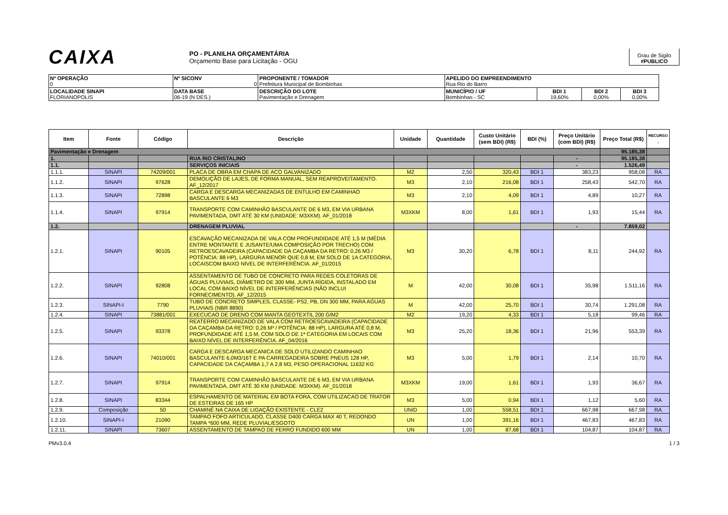CAIXA
PO - PLANILHA ORÇAMENTÁRIA
Orçamento Base para Licitação - OGU
Grau de Sigilo
#PUBLICO
| Nº OPERAÇÃO 0 | Nº SICONV 0 | PROPONENTE / TOMADOR Prefeitura Municipal de Bombinhas | APELIDO DO EMPREENDIMENTO Rua Rio do Barro | | | |
| LOCALIDADE SINAPI FLORIANOPOLIS | DATA BASE 06-19 (N DES.) | DESCRIÇÃO DO LOTE Pavimentação e Drenagem | MUNICÍPIO / UF Bombinhas - SC | BDI 1 19,60% | BDI 2 0,00% | BDI 3 0,00% |
| Item | Fonte | Código | Descrição | Unidade | Quantidade | Custo Unitário (sem BDI) (R$) | BDI (%) | Preço Unitário (com BDI) (R$) | Preço Total (R$) | RECURSO ↓ |
| --- | --- | --- | --- | --- | --- | --- | --- | --- | --- | --- |
| Pavimentação e Drenagem | | | | | | | | | 95.185,38 | |
| 1. | | | RUA RIO CRISTALINO | | | | | - | 95.185,38 | |
| 1.1. | | | SERVIÇOS INICIAIS | | | | | - | 1.526,49 | |
| 1.1.1. | SINAPI | 74209/001 | PLACA DE OBRA EM CHAPA DE ACO GALVANIZADO | M2 | 2,50 | 320,43 | BDI 1 | 383,23 | 958,08 | RA |
| 1.1.2. | SINAPI | 97628 | DEMOLIÇÃO DE LAJES, DE FORMA MANUAL, SEM REAPROVEITAMENTO. AF_12/2017 | M3 | 2,10 | 216,08 | BDI 1 | 258,43 | 542,70 | RA |
| 1.1.3. | SINAPI | 72898 | CARGA E DESCARGA MECANIZADAS DE ENTULHO EM CAMINHAO BASCULANTE 6 M3 | M3 | 2,10 | 4,09 | BDI 1 | 4,89 | 10,27 | RA |
| 1.1.4. | SINAPI | 97914 | TRANSPORTE COM CAMINHÃO BASCULANTE DE 6 M3, EM VIA URBANA PAVIMENTADA, DMT ATÉ 30 KM (UNIDADE: M3XKM). AF_01/2018 | M3XKM | 8,00 | 1,61 | BDI 1 | 1,93 | 15,44 | RA |
| 1.2. | | | DRENAGEM PLUVIAL | | | | | - | 7.859,02 | |
| 1.2.1. | SINAPI | 90105 | ESCAVAÇÃO MECANIZADA DE VALA COM PROFUNDIDADE ATÉ 1,5 M (MÉDIA ENTRE MONTANTE E JUSANTE/UMA COMPOSIÇÃO POR TRECHO) COM RETROESCAVADEIRA (CAPACIDADE DA CAÇAMBA DA RETRO: 0,26 M3 / POTÊNCIA: 88 HP), LARGURA MENOR QUE 0,8 M, EM SOLO DE 1A CATEGORIA, LOCAISCOM BAIXO NÍVEL DE INTERFERÊNCIA. AF_01/2015 | M3 | 30,20 | 6,78 | BDI 1 | 8,11 | 244,92 | RA |
| 1.2.2. | SINAPI | 92808 | ASSENTAMENTO DE TUBO DE CONCRETO PARA REDES COLETORAS DE ÁGUAS PLUVIAIS, DIÂMETRO DE 300 MM, JUNTA RÍGIDA, INSTALADO EM LOCAL COM BAIXO NÍVEL DE INTERFERÊNCIAS (NÃO INCLUI FORNECIMENTO). AF_12/2015 | M | 42,00 | 30,08 | BDI 1 | 35,98 | 1.511,16 | RA |
| 1.2.3. | SINAPI-I | 7790 | TUBO DE CONCRETO SIMPLES, CLASSE- PS2, PB, DN 300 MM, PARA AGUAS PLUVIAIS (NBR 8890) | M | 42,00 | 25,70 | BDI 1 | 30,74 | 1.291,08 | RA |
| 1.2.4. | SINAPI | 73881/001 | EXECUCAO DE DRENO COM MANTA GEOTEXTIL 200 G/M2 | M2 | 19,20 | 4,33 | BDI 1 | 5,18 | 99,46 | RA |
| 1.2.5. | SINAPI | 93378 | REATERRO MECANIZADO DE VALA COM RETROESCAVADEIRA (CAPACIDADE DA CAÇAMBA DA RETRO: 0,26 M³ / POTÊNCIA: 88 HP), LARGURA ATÉ 0,8 M, PROFUNDIDADE ATÉ 1,5 M, COM SOLO DE 1ª CATEGORIA EM LOCAIS COM BAIXO NÍVEL DE INTERFERÊNCIA. AF_04/2016 | M3 | 25,20 | 18,36 | BDI 1 | 21,96 | 553,39 | RA |
| 1.2.6. | SINAPI | 74010/001 | CARGA E DESCARGA MECANICA DE SOLO UTILIZANDO CAMINHAO BASCULANTE 6,0M3/16T E PA CARREGADEIRA SOBRE PNEUS 128 HP, CAPACIDADE DA CAÇAMBA 1,7 A 2,8 M3, PESO OPERACIONAL 11632 KG | M3 | 5,00 | 1,79 | BDI 1 | 2,14 | 10,70 | RA |
| 1.2.7. | SINAPI | 97914 | TRANSPORTE COM CAMINHÃO BASCULANTE DE 6 M3, EM VIA URBANA PAVIMENTADA, DMT ATÉ 30 KM (UNIDADE: M3XKM). AF_01/2018 | M3XKM | 19,00 | 1,61 | BDI 1 | 1,93 | 36,67 | RA |
| 1.2.8. | SINAPI | 83344 | ESPALHAMENTO DE MATERIAL EM BOTA FORA, COM UTILIZACAO DE TRATOR DE ESTEIRAS DE 165 HP | M3 | 5,00 | 0,94 | BDI 1 | 1,12 | 5,60 | RA |
| 1.2.9. | Composição | 50 | CHAMINÉ NA CAIXA DE LIGAÇÃO EXISTENTE - CLE2 | UNID | 1,00 | 558,51 | BDI 1 | 667,98 | 667,98 | RA |
| 1.2.10. | SINAPI-I | 21090 | TAMPAO FOFO ARTICULADO, CLASSE D400 CARGA MAX 40 T, REDONDO TAMPA *600 MM, REDE PLUVIAL/ESGOTO | UN | 1,00 | 391,16 | BDI 1 | 467,83 | 467,83 | RA |
| 1.2.11. | SINAPI | 73607 | ASSENTAMENTO DE TAMPAO DE FERRO FUNDIDO 600 MM | UN | 1,00 | 87,68 | BDI 1 | 104,87 | 104,87 | RA |
PMv3.0.4 1 / 3